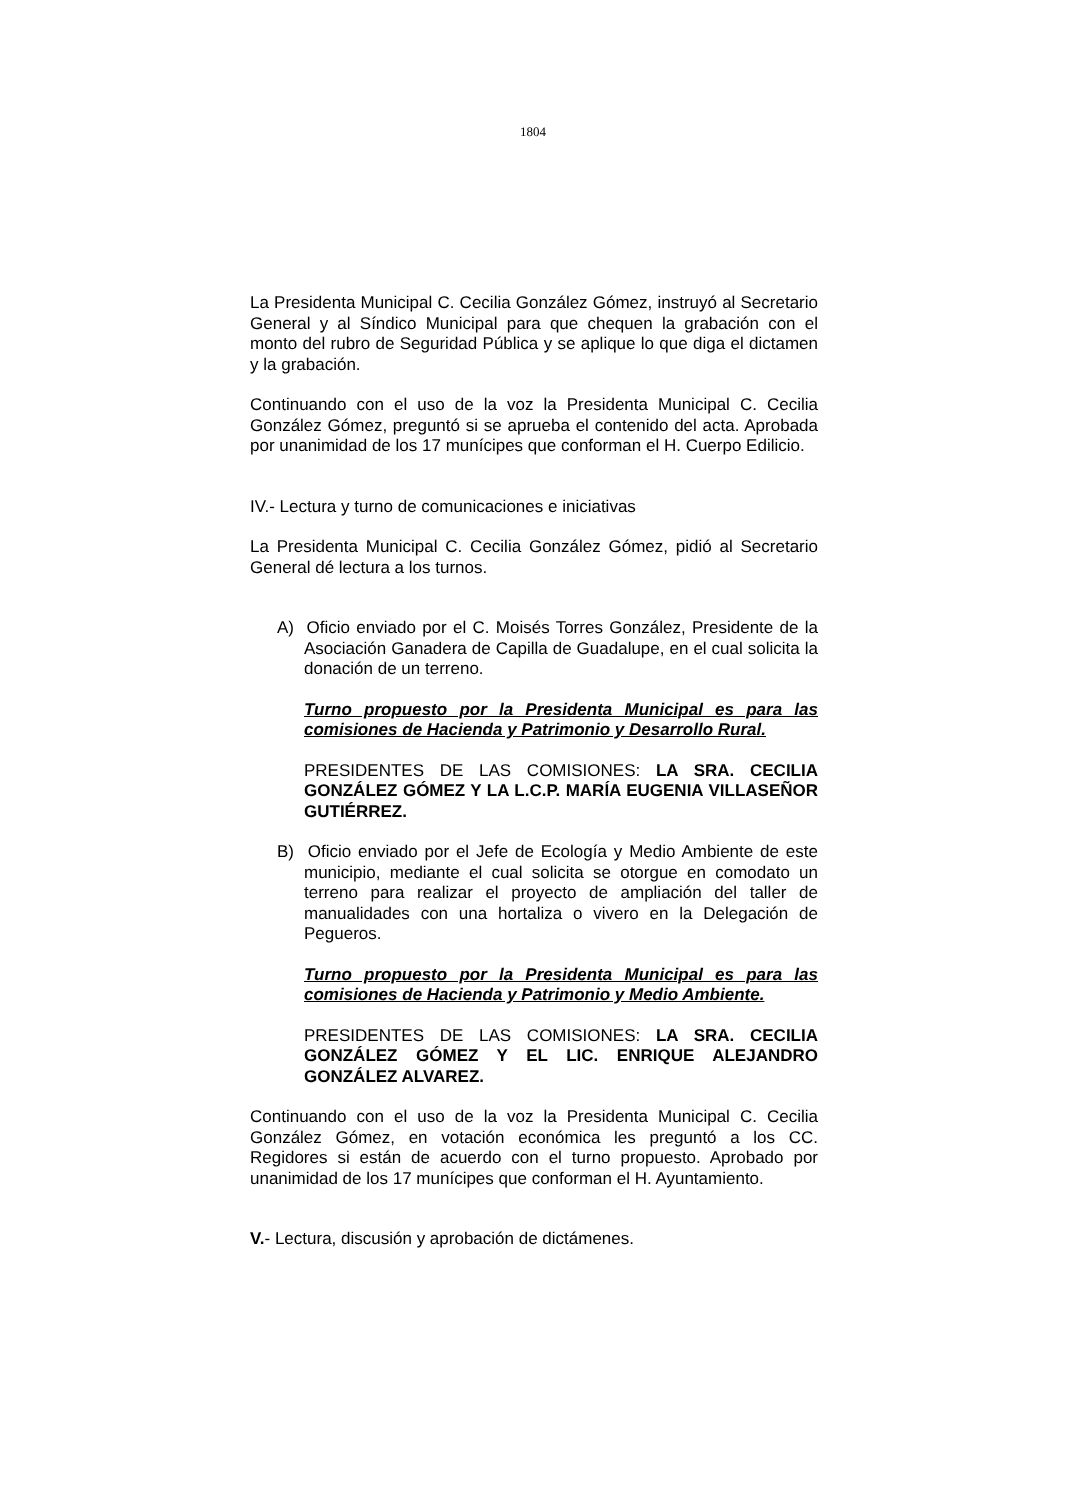1804
La Presidenta Municipal C. Cecilia González Gómez, instruyó al Secretario General y al Síndico Municipal para que chequen la grabación con el monto del rubro de Seguridad Pública y se aplique lo que diga el dictamen y la grabación.
Continuando con el uso de la voz la Presidenta Municipal C. Cecilia González Gómez, preguntó si se aprueba el contenido del acta. Aprobada por unanimidad de los 17 munícipes que conforman el H. Cuerpo Edilicio.
IV.- Lectura y turno de comunicaciones e iniciativas
La Presidenta Municipal C. Cecilia González Gómez, pidió al Secretario General dé lectura a los turnos.
A) Oficio enviado por el C. Moisés Torres González, Presidente de la Asociación Ganadera de Capilla de Guadalupe, en el cual solicita la donación de un terreno.
Turno propuesto por la Presidenta Municipal es para las comisiones de Hacienda y Patrimonio y Desarrollo Rural.
PRESIDENTES DE LAS COMISIONES: LA SRA. CECILIA GONZÁLEZ GÓMEZ Y LA L.C.P. MARÍA EUGENIA VILLASEÑOR GUTIÉRREZ.
B) Oficio enviado por el Jefe de Ecología y Medio Ambiente de este municipio, mediante el cual solicita se otorgue en comodato un terreno para realizar el proyecto de ampliación del taller de manualidades con una hortaliza o vivero en la Delegación de Pegueros.
Turno propuesto por la Presidenta Municipal es para las comisiones de Hacienda y Patrimonio y Medio Ambiente.
PRESIDENTES DE LAS COMISIONES: LA SRA. CECILIA GONZÁLEZ GÓMEZ Y EL LIC. ENRIQUE ALEJANDRO GONZÁLEZ ALVAREZ.
Continuando con el uso de la voz la Presidenta Municipal C. Cecilia González Gómez, en votación económica les preguntó a los CC. Regidores si están de acuerdo con el turno propuesto. Aprobado por unanimidad de los 17 munícipes que conforman el H. Ayuntamiento.
V.- Lectura, discusión y aprobación de dictámenes.